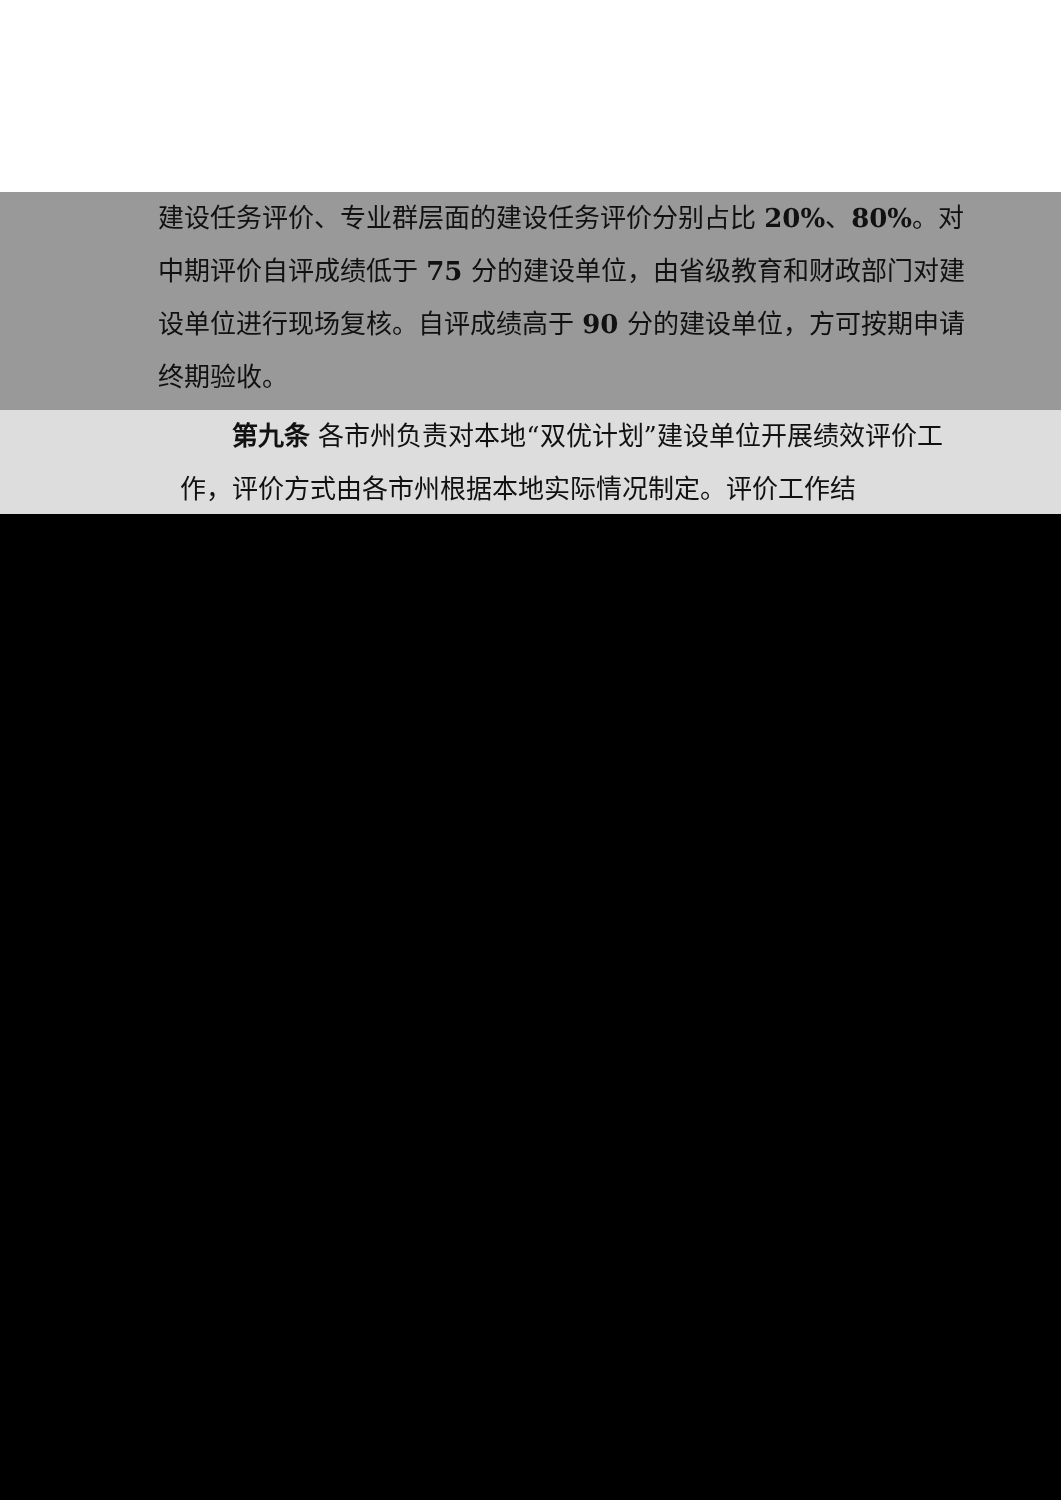建设任务评价、专业群层面的建设任务评价分别占比 20%、80%。对中期评价自评成绩低于 75 分的建设单位，由省级教育和财政部门对建设单位进行现场复核。自评成绩高于 90 分的建设单位，方可按期申请终期验收。
第九条 各市州负责对本地“双优计划”建设单位开展绩效评价工作，评价方式由各市州根据本地实际情况制定。评价工作结